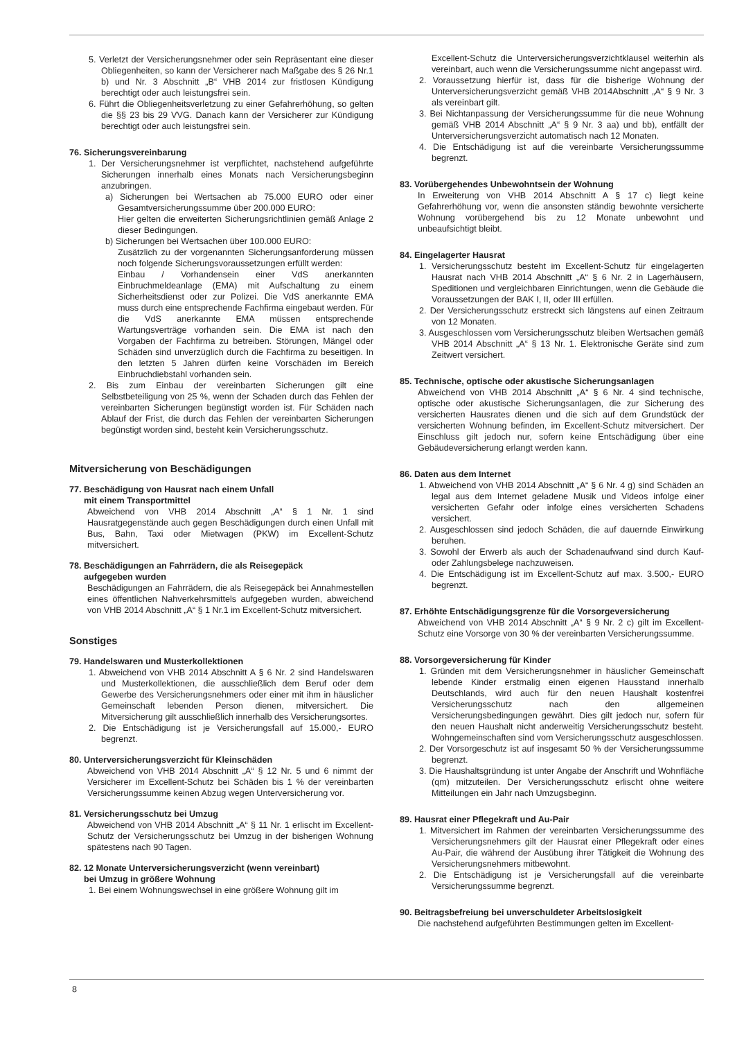5. Verletzt der Versicherungsnehmer oder sein Repräsentant eine dieser Obliegenheiten, so kann der Versicherer nach Maßgabe des § 26 Nr.1 b) und Nr. 3 Abschnitt „B“ VHB 2014 zur fristlosen Kündigung berechtigt oder auch leistungsfrei sein.
6. Führt die Obliegenheitsverletzung zu einer Gefahrerhöhung, so gelten die §§ 23 bis 29 VVG. Danach kann der Versicherer zur Kündigung berechtigt oder auch leistungsfrei sein.
76. Sicherungsvereinbarung
1. Der Versicherungsnehmer ist verpflichtet, nachstehend aufgeführte Sicherungen innerhalb eines Monats nach Versicherungsbeginn anzubringen.
a) Sicherungen bei Wertsachen ab 75.000 EURO oder einer Gesamtversicherungssumme über 200.000 EURO:
Hier gelten die erweiterten Sicherungsrichtlinien gemäß Anlage 2 dieser Bedingungen.
b) Sicherungen bei Wertsachen über 100.000 EURO:
Zusätzlich zu der vorgenannten Sicherungsanforderung müssen noch folgende Sicherungsvoraussetzungen erfüllt werden:
Einbau / Vorhandensein einer VdS anerkannten Einbruchmeldeanlage (EMA) mit Aufschaltung zu einem Sicherheitsdienst oder zur Polizei. Die VdS anerkannte EMA muss durch eine entsprechende Fachfirma eingebaut werden. Für die VdS anerkannte EMA müssen entsprechende Wartungsverträge vorhanden sein. Die EMA ist nach den Vorgaben der Fachfirma zu betreiben. Störungen, Mängel oder Schäden sind unverzüglich durch die Fachfirma zu beseitigen. In den letzten 5 Jahren dürfen keine Vorschäden im Bereich Einbruchdiebstahl vorhanden sein.
2. Bis zum Einbau der vereinbarten Sicherungen gilt eine Selbstbeteiligung von 25 %, wenn der Schaden durch das Fehlen der vereinbarten Sicherungen begünstigt worden ist. Für Schäden nach Ablauf der Frist, die durch das Fehlen der vereinbarten Sicherungen begünstigt worden sind, besteht kein Versicherungsschutz.
Mitversicherung von Beschädigungen
77. Beschädigung von Hausrat nach einem Unfall
mit einem Transportmittel
Abweichend von VHB 2014 Abschnitt „A“ § 1 Nr. 1 sind Hausratgegenstände auch gegen Beschädigungen durch einen Unfall mit Bus, Bahn, Taxi oder Mietwagen (PKW) im Excellent-Schutz mitversichert.
78. Beschädigungen an Fahrrädern, die als Reisegepäck
aufgegeben wurden
Beschädigungen an Fahrrädern, die als Reisegepäck bei Annahmestellen eines öffentlichen Nahverkehrsmittels aufgegeben wurden, abweichend von VHB 2014 Abschnitt „A“ § 1 Nr.1 im Excellent-Schutz mitversichert.
Sonstiges
79. Handelswaren und Musterkollektionen
1. Abweichend von VHB 2014 Abschnitt A § 6 Nr. 2 sind Handelswaren und Musterkollektionen, die ausschließlich dem Beruf oder dem Gewerbe des Versicherungsnehmers oder einer mit ihm in häuslicher Gemeinschaft lebenden Person dienen, mitversichert. Die Mitversicherung gilt ausschließlich innerhalb des Versicherungsortes.
2. Die Entschädigung ist je Versicherungsfall auf 15.000,- EURO begrenzt.
80. Unterversicherungsverzicht für Kleinschäden
Abweichend von VHB 2014 Abschnitt „A“ § 12 Nr. 5 und 6 nimmt der Versicherer im Excellent-Schutz bei Schäden bis 1 % der vereinbarten Versicherungssumme keinen Abzug wegen Unterversicherung vor.
81. Versicherungsschutz bei Umzug
Abweichend von VHB 2014 Abschnitt „A“ § 11 Nr. 1 erlischt im Excellent-Schutz der Versicherungsschutz bei Umzug in der bisherigen Wohnung spätestens nach 90 Tagen.
82. 12 Monate Unterversicherungsverzicht (wenn vereinbart)
bei Umzug in größere Wohnung
1. Bei einem Wohnungswechsel in eine größere Wohnung gilt im
Excellent-Schutz die Unterversicherungsverzichtklausel weiterhin als vereinbart, auch wenn die Versicherungssumme nicht angepasst wird.
2. Voraussetzung hierfür ist, dass für die bisherige Wohnung der Unterversicherungsverzicht gemäß VHB 2014Abschnitt „A“ § 9 Nr. 3 als vereinbart gilt.
3. Bei Nichtanpassung der Versicherungssumme für die neue Wohnung gemäß VHB 2014 Abschnitt „A“ § 9 Nr. 3 aa) und bb), entfällt der Unterversicherungsverzicht automatisch nach 12 Monaten.
4. Die Entschädigung ist auf die vereinbarte Versicherungssumme begrenzt.
83. Vorübergehendes Unbewohntsein der Wohnung
In Erweiterung von VHB 2014 Abschnitt A § 17 c) liegt keine Gefahrerhöhung vor, wenn die ansonsten ständig bewohnte versicherte Wohnung vorübergehend bis zu 12 Monate unbewohnt und unbeaufsichtigt bleibt.
84. Eingelagerter Hausrat
1. Versicherungsschutz besteht im Excellent-Schutz für eingelagerten Hausrat nach VHB 2014 Abschnitt „A“ § 6 Nr. 2 in Lagerhäusern, Speditionen und vergleichbaren Einrichtungen, wenn die Gebäude die Voraussetzungen der BAK I, II, oder III erfüllen.
2. Der Versicherungsschutz erstreckt sich längstens auf einen Zeitraum von 12 Monaten.
3. Ausgeschlossen vom Versicherungsschutz bleiben Wertsachen gemäß VHB 2014 Abschnitt „A“ § 13 Nr. 1. Elektronische Geräte sind zum Zeitwert versichert.
85. Technische, optische oder akustische Sicherungsanlagen
Abweichend von VHB 2014 Abschnitt „A“ § 6 Nr. 4 sind technische, optische oder akustische Sicherungsanlagen, die zur Sicherung des versicherten Hausrates dienen und die sich auf dem Grundstück der versicherten Wohnung befinden, im Excellent-Schutz mitversichert. Der Einschluss gilt jedoch nur, sofern keine Entschädigung über eine Gebäudeversicherung erlangt werden kann.
86. Daten aus dem Internet
1. Abweichend von VHB 2014 Abschnitt „A“ § 6 Nr. 4 g) sind Schäden an legal aus dem Internet geladene Musik und Videos infolge einer versicherten Gefahr oder infolge eines versicherten Schadens versichert.
2. Ausgeschlossen sind jedoch Schäden, die auf dauernde Einwirkung beruhen.
3. Sowohl der Erwerb als auch der Schadenaufwand sind durch Kauf- oder Zahlungsbelege nachzuweisen.
4. Die Entschädigung ist im Excellent-Schutz auf max. 3.500,- EURO begrenzt.
87. Erhöhte Entschädigungsgrenze für die Vorsorgeversicherung
Abweichend von VHB 2014 Abschnitt „A“ § 9 Nr. 2 c) gilt im Excellent-Schutz eine Vorsorge von 30 % der vereinbarten Versicherungssumme.
88. Vorsorgeversicherung für Kinder
1. Gründen mit dem Versicherungsnehmer in häuslicher Gemeinschaft lebende Kinder erstmalig einen eigenen Hausstand innerhalb Deutschlands, wird auch für den neuen Haushalt kostenfrei Versicherungsschutz nach den allgemeinen Versicherungsbedingungen gewährt. Dies gilt jedoch nur, sofern für den neuen Haushalt nicht anderweitig Versicherungsschutz besteht. Wohngemeinschaften sind vom Versicherungsschutz ausgeschlossen.
2. Der Vorsorgeschutz ist auf insgesamt 50 % der Versicherungssumme begrenzt.
3. Die Haushaltsgründung ist unter Angabe der Anschrift und Wohnfläche (qm) mitzuteilen. Der Versicherungsschutz erlischt ohne weitere Mitteilungen ein Jahr nach Umzugsbeginn.
89. Hausrat einer Pflegekraft und Au-Pair
1. Mitversichert im Rahmen der vereinbarten Versicherungssumme des Versicherungsnehmers gilt der Hausrat einer Pflegekraft oder eines Au-Pair, die während der Ausübung ihrer Tätigkeit die Wohnung des Versicherungsnehmers mitbewohnt.
2. Die Entschädigung ist je Versicherungsfall auf die vereinbarte Versicherungssumme begrenzt.
90. Beitragsbefreiung bei unverschuldeter Arbeitslosigkeit
Die nachstehend aufgeführten Bestimmungen gelten im Excellent-
8